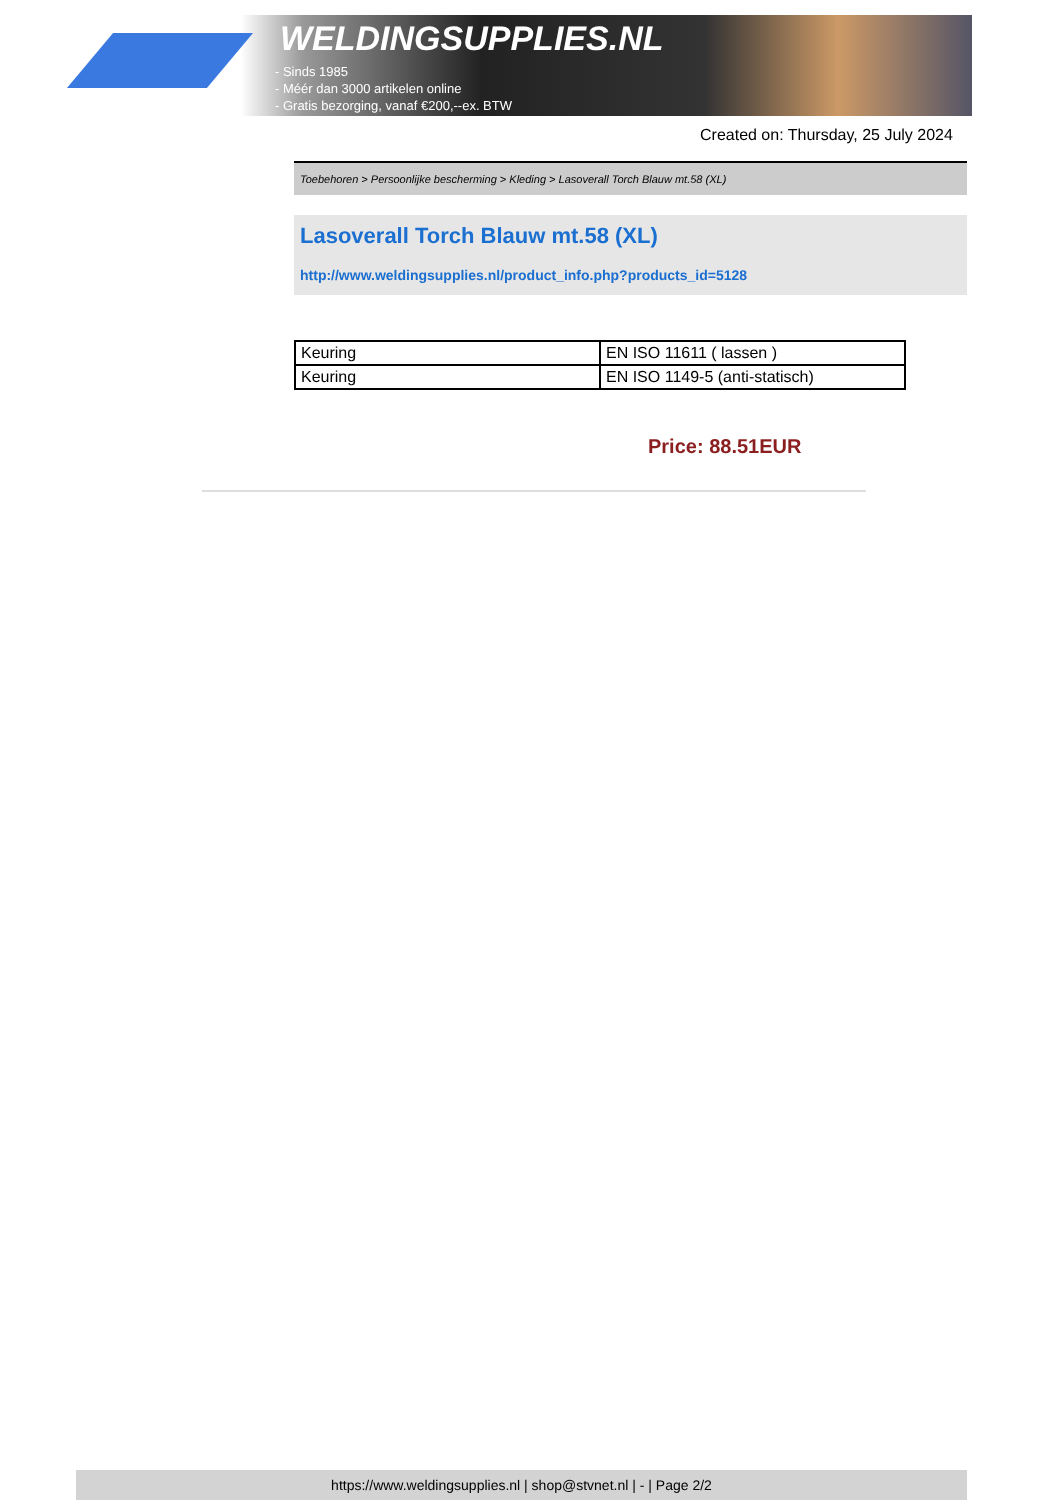WELDINGSUPPLIES.NL
- Sinds 1985
- Méér dan 3000 artikelen online
- Gratis bezorging, vanaf €200,--ex. BTW
Created on: Thursday, 25 July 2024
Toebehoren > Persoonlijke bescherming > Kleding > Lasoverall Torch Blauw mt.58 (XL)
Lasoverall Torch Blauw mt.58 (XL)
http://www.weldingsupplies.nl/product_info.php?products_id=5128
| Keuring | EN ISO 11611 ( lassen ) |
| Keuring | EN ISO 1149-5 (anti-statisch) |
Price: 88.51EUR
https://www.weldingsupplies.nl | shop@stvnet.nl | - | Page 2/2